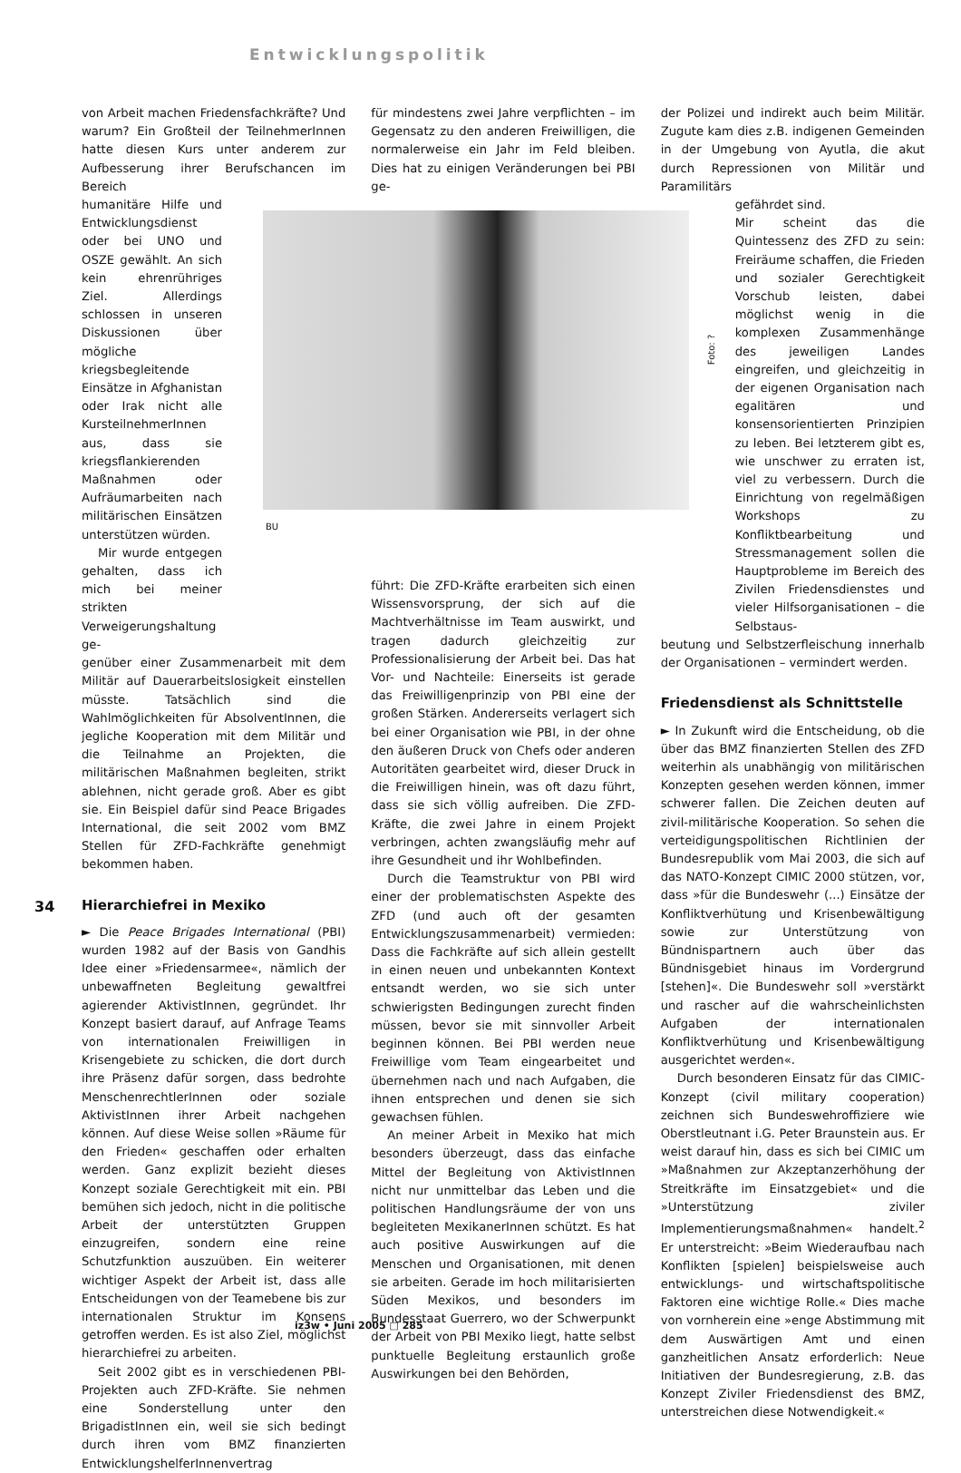Entwicklungspolitik
BU
Foto: ?
von Arbeit machen Friedensfachkräfte? Und warum? Ein Großteil der TeilnehmerInnen hatte diesen Kurs unter anderem zur Aufbesserung ihrer Berufschancen im Bereich
humanitäre Hilfe und Entwicklungsdienst oder bei UNO und OSZE gewählt. An sich kein ehrenrühriges Ziel. Allerdings schlossen in unseren Diskussionen über mögliche kriegsbegleitende Einsätze in Afghanistan oder Irak nicht alle KursteilnehmerInnen aus, dass sie kriegsflankierenden Maßnahmen oder Aufräumarbeiten nach militärischen Einsätzen unterstützen würden.
Mir wurde entgegen gehalten, dass ich mich bei meiner strikten Verweigerungshaltung ge-
genüber einer Zusammenarbeit mit dem Militär auf Dauerarbeitslosigkeit einstellen müsste. Tatsächlich sind die Wahlmöglichkeiten für AbsolventInnen, die jegliche Kooperation mit dem Militär und die Teilnahme an Projekten, die militärischen Maßnahmen begleiten, strikt ablehnen, nicht gerade groß. Aber es gibt sie. Ein Beispiel dafür sind Peace Brigades International, die seit 2002 vom BMZ Stellen für ZFD-Fachkräfte genehmigt bekommen haben.
Hierarchiefrei in Mexiko
► Die Peace Brigades International (PBI) wurden 1982 auf der Basis von Gandhis Idee einer »Friedensarmee«, nämlich der unbewaffneten Begleitung gewaltfrei agierender AktivistInnen, gegründet. Ihr Konzept basiert darauf, auf Anfrage Teams von internationalen Freiwilligen in Krisengebiete zu schicken, die dort durch ihre Präsenz dafür sorgen, dass bedrohte MenschenrechtlerInnen oder soziale AktivistInnen ihrer Arbeit nachgehen können. Auf diese Weise sollen »Räume für den Frieden« geschaffen oder erhalten werden. Ganz explizit bezieht dieses Konzept soziale Gerechtigkeit mit ein. PBI bemühen sich jedoch, nicht in die politische Arbeit der unterstützten Gruppen einzugreifen, sondern eine reine Schutzfunktion auszuüben. Ein weiterer wichtiger Aspekt der Arbeit ist, dass alle Entscheidungen von der Teamebene bis zur internationalen Struktur im Konsens getroffen werden. Es ist also Ziel, möglichst hierarchiefrei zu arbeiten.
Seit 2002 gibt es in verschiedenen PBI-Projekten auch ZFD-Kräfte. Sie nehmen eine Sonderstellung unter den BrigadistInnen ein, weil sie sich bedingt durch ihren vom BMZ finanzierten EntwicklungshelferInnenvertrag
für mindestens zwei Jahre verpflichten – im Gegensatz zu den anderen Freiwilligen, die normalerweise ein Jahr im Feld bleiben. Dies hat zu einigen Veränderungen bei PBI ge-
führt: Die ZFD-Kräfte erarbeiten sich einen Wissensvorsprung, der sich auf die Machtverhältnisse im Team auswirkt, und tragen dadurch gleichzeitig zur Professionalisierung der Arbeit bei. Das hat Vor- und Nachteile: Einerseits ist gerade das Freiwilligenprinzip von PBI eine der großen Stärken. Andererseits verlagert sich bei einer Organisation wie PBI, in der ohne den äußeren Druck von Chefs oder anderen Autoritäten gearbeitet wird, dieser Druck in die Freiwilligen hinein, was oft dazu führt, dass sie sich völlig aufreiben. Die ZFD-Kräfte, die zwei Jahre in einem Projekt verbringen, achten zwangsläufig mehr auf ihre Gesundheit und ihr Wohlbefinden.
Durch die Teamstruktur von PBI wird einer der problematischsten Aspekte des ZFD (und auch oft der gesamten Entwicklungszusammenarbeit) vermieden: Dass die Fachkräfte auf sich allein gestellt in einen neuen und unbekannten Kontext entsandt werden, wo sie sich unter schwierigsten Bedingungen zurecht finden müssen, bevor sie mit sinnvoller Arbeit beginnen können. Bei PBI werden neue Freiwillige vom Team eingearbeitet und übernehmen nach und nach Aufgaben, die ihnen entsprechen und denen sie sich gewachsen fühlen.
An meiner Arbeit in Mexiko hat mich besonders überzeugt, dass das einfache Mittel der Begleitung von AktivistInnen nicht nur unmittelbar das Leben und die politischen Handlungsräume der von uns begleiteten MexikanerInnen schützt. Es hat auch positive Auswirkungen auf die Menschen und Organisationen, mit denen sie arbeiten. Gerade im hoch militarisierten Süden Mexikos, und besonders im Bundesstaat Guerrero, wo der Schwerpunkt der Arbeit von PBI Mexiko liegt, hatte selbst punktuelle Begleitung erstaunlich große Auswirkungen bei den Behörden,
der Polizei und indirekt auch beim Militär. Zugute kam dies z.B. indigenen Gemeinden in der Umgebung von Ayutla, die akut durch Repressionen von Militär und Paramilitärs
gefährdet sind.
Mir scheint das die Quintessenz des ZFD zu sein: Freiräume schaffen, die Frieden und sozialer Gerechtigkeit Vorschub leisten, dabei möglichst wenig in die komplexen Zusammenhänge des jeweiligen Landes eingreifen, und gleichzeitig in der eigenen Organisation nach egalitären und konsensorientierten Prinzipien zu leben. Bei letzterem gibt es, wie unschwer zu erraten ist, viel zu verbessern. Durch die Einrichtung von regelmäßigen Workshops zu Konfliktbearbeitung und Stressmanagement sollen die Hauptprobleme im Bereich des Zivilen Friedensdienstes und vieler Hilfsorganisationen – die Selbstaus-
beutung und Selbstzerfleischung innerhalb der Organisationen – vermindert werden.
Friedensdienst als Schnittstelle
► In Zukunft wird die Entscheidung, ob die über das BMZ finanzierten Stellen des ZFD weiterhin als unabhängig von militärischen Konzepten gesehen werden können, immer schwerer fallen. Die Zeichen deuten auf zivil-militärische Kooperation. So sehen die verteidigungspolitischen Richtlinien der Bundesrepublik vom Mai 2003, die sich auf das NATO-Konzept CIMIC 2000 stützen, vor, dass »für die Bundeswehr (...) Einsätze der Konfliktverhütung und Krisenbewältigung sowie zur Unterstützung von Bündnispartnern auch über das Bündnisgebiet hinaus im Vordergrund [stehen]«. Die Bundeswehr soll »verstärkt und rascher auf die wahrscheinlichsten Aufgaben der internationalen Konfliktverhütung und Krisenbewältigung ausgerichtet werden«.
Durch besonderen Einsatz für das CIMIC-Konzept (civil military cooperation) zeichnen sich Bundeswehroffiziere wie Oberstleutnant i.G. Peter Braunstein aus. Er weist darauf hin, dass es sich bei CIMIC um »Maßnahmen zur Akzeptanzerhöhung der Streitkräfte im Einsatzgebiet« und die »Unterstützung ziviler Implementierungsmaßnahmen« handelt.<sup>2</sup> Er unterstreicht: »Beim Wiederaufbau nach Konflikten [spielen] beispielsweise auch entwicklungs- und wirtschaftspolitische Faktoren eine wichtige Rolle.« Dies mache von vornherein eine »enge Abstimmung mit dem Auswärtigen Amt und einen ganzheitlichen Ansatz erforderlich: Neue Initiativen der Bundesregierung, z.B. das Konzept Ziviler Friedensdienst des BMZ, unterstreichen diese Notwendigkeit.«
34
iz3w • Juni 2005 □ 285